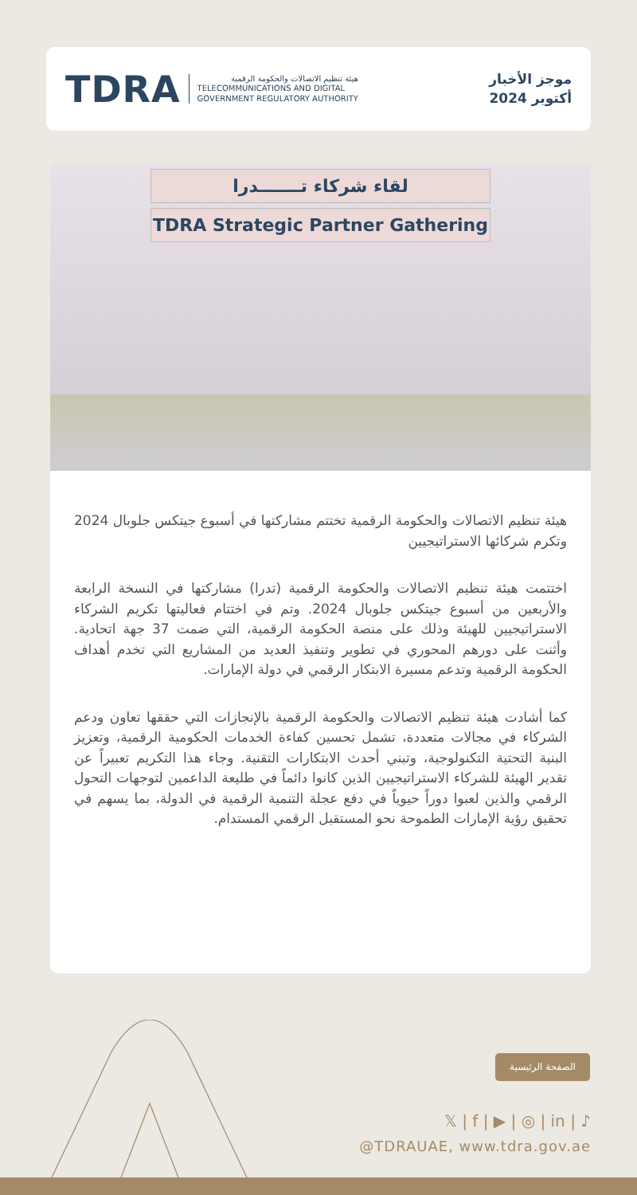TDRA
هيئة تنظيم الاتصالات والحكومة الرقمية
TELECOMMUNICATIONS AND DIGITAL
GOVERNMENT REGULATORY AUTHORITY
موجز الأخبار
أكتوبر 2024
لقاء شركاء تـــــــدرا
TDRA Strategic Partner Gathering
هيئة تنظيم الاتصالات والحكومة الرقمية تختتم مشاركتها في أسبوع جيتكس جلوبال 2024 وتكرم شركائها الاستراتيجيين
اختتمت هيئة تنظيم الاتصالات والحكومة الرقمية (تدرا) مشاركتها في النسخة الرابعة والأربعين من أسبوع جيتكس جلوبال 2024. وتم في اختتام فعاليتها تكريم الشركاء الاستراتيجيين للهيئة وذلك على منصة الحكومة الرقمية، التي ضمت 37 جهة اتحادية. وأثنت على دورهم المحوري في تطوير وتنفيذ العديد من المشاريع التي تخدم أهداف الحكومة الرقمية وتدعم مسيرة الابتكار الرقمي في دولة الإمارات.
كما أشادت هيئة تنظيم الاتصالات والحكومة الرقمية بالإنجازات التي حققها تعاون ودعم الشركاء في مجالات متعددة، تشمل تحسين كفاءة الخدمات الحكومية الرقمية، وتعزيز البنية التحتية التكنولوجية، وتبني أحدث الابتكارات التقنية. وجاء هذا التكريم تعبيراً عن تقدير الهيئة للشركاء الاستراتيجيين الذين كانوا دائماً في طليعة الداعمين لتوجهات التحول الرقمي والذين لعبوا دوراً حيوياً في دفع عجلة التنمية الرقمية في الدولة، بما يسهم في تحقيق رؤية الإمارات الطموحة نحو المستقبل الرقمي المستدام.
الصفحة الرئيسية
𝕏 | f | ▶ | ◎ | in | ♪
@TDRAUAE, www.tdra.gov.ae